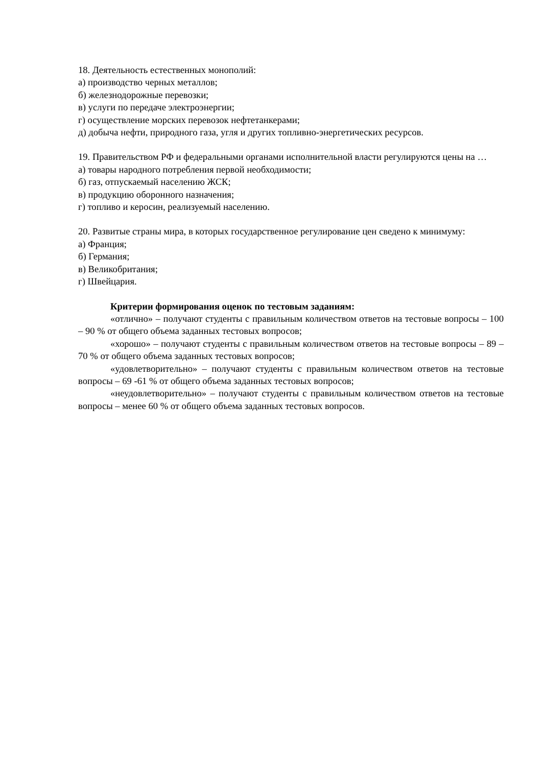18. Деятельность естественных монополий:
а) производство черных металлов;
б) железнодорожные перевозки;
в) услуги по передаче электроэнергии;
г) осуществление морских перевозок нефтетанкерами;
д) добыча нефти, природного газа, угля и других топливно-энергетических ресурсов.
19. Правительством РФ и федеральными органами исполнительной власти регулируются цены на …
а) товары народного потребления первой необходимости;
б) газ, отпускаемый населению ЖСК;
в) продукцию оборонного назначения;
г) топливо и керосин, реализуемый населению.
20. Развитые страны мира, в которых государственное регулирование цен сведено к минимуму:
а) Франция;
б) Германия;
в) Великобритания;
г) Швейцария.
Критерии формирования оценок по тестовым заданиям:
«отлично» – получают студенты с правильным количеством ответов на тестовые вопросы – 100 – 90 % от общего объема заданных тестовых вопросов;
«хорошо» – получают студенты с правильным количеством ответов на тестовые вопросы – 89 – 70 % от общего объема заданных тестовых вопросов;
«удовлетворительно» – получают студенты с правильным количеством ответов на тестовые вопросы – 69 -61 % от общего объема заданных тестовых вопросов;
«неудовлетворительно» – получают студенты с правильным количеством ответов на тестовые вопросы – менее 60 % от общего объема заданных тестовых вопросов.